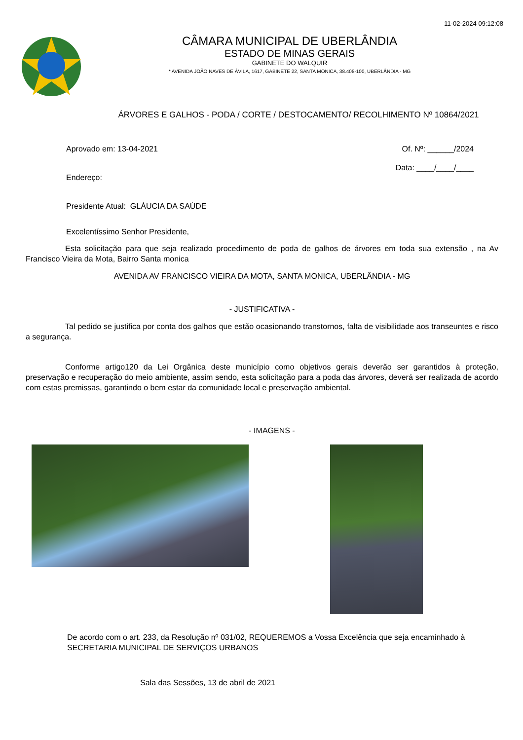11-02-2024 09:12:08
CÂMARA MUNICIPAL DE UBERLÂNDIA
ESTADO DE MINAS GERAIS
GABINETE DO WALQUIR
* AVENIDA JOÃO NAVES DE ÁVILA, 1617, GABINETE 22, SANTA MONICA, 38.408-100, UBERLÂNDIA - MG
ÁRVORES E GALHOS - PODA / CORTE / DESTOCAMENTO/ RECOLHIMENTO Nº 10864/2021
Aprovado em: 13-04-2021 Of. Nº: ______/2024
Data: ____/____/____
Endereço:
Presidente Atual: GLÁUCIA DA SAÚDE
Excelentíssimo Senhor Presidente,
Esta solicitação para que seja realizado procedimento de poda de galhos de árvores em toda sua extensão , na Av Francisco Vieira da Mota, Bairro Santa monica
AVENIDA AV FRANCISCO VIEIRA DA MOTA, SANTA MONICA, UBERLÂNDIA - MG
- JUSTIFICATIVA -
Tal pedido se justifica por conta dos galhos que estão ocasionando transtornos, falta de visibilidade aos transeuntes e risco a segurança.
Conforme artigo120 da Lei Orgânica deste município como objetivos gerais deverão ser garantidos à proteção, preservação e recuperação do meio ambiente, assim sendo, esta solicitação para a poda das árvores, deverá ser realizada de acordo com estas premissas, garantindo o bem estar da comunidade local e preservação ambiental.
- IMAGENS -
De acordo com o art. 233, da Resolução nº 031/02, REQUEREMOS a Vossa Excelência que seja encaminhado à SECRETARIA MUNICIPAL DE SERVIÇOS URBANOS
Sala das Sessões, 13 de abril de 2021